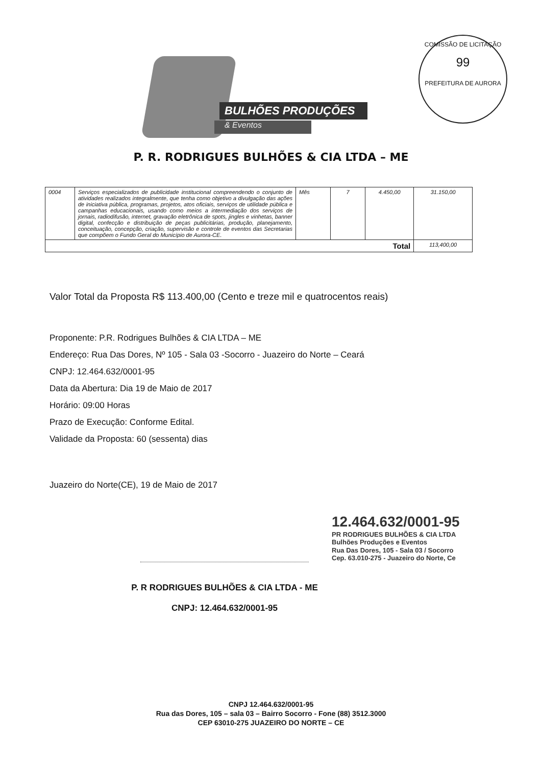COMISSÃO DE LICITAÇÃO
99
PREFEITURA DE AURORA
BULHÕES PRODUÇÕES
& Eventos
P. R. RODRIGUES BULHÕES & CIA LTDA – ME
| 0004 | Serviços especializados de publicidade institucional compreendendo o conjunto de atividades realizados integralmente, que tenha como objetivo a divulgação das ações de iniciativa pública, programas, projetos, atos oficiais, serviços de utilidade pública e campanhas educacionais, usando como meios a intermediação dos serviços de jornais, radiodifusão, internet, gravação eletrônica de spots, jingles e vinhetas, banner digital, confecção e distribuição de peças publicitárias, produção, planejamento, conceituação, concepção, criação, supervisão e controle de eventos das Secretarias que compõem o Fundo Geral do Município de Aurora-CE. | Mês | 7 | 4.450,00 | 31.150,00 |
| Total | | | | | 113,400,00 |
Valor Total da Proposta R$ 113.400,00 (Cento e treze mil e quatrocentos reais)
Proponente: P.R. Rodrigues Bulhões & CIA LTDA – ME
Endereço: Rua Das Dores, Nº 105 - Sala 03 -Socorro - Juazeiro do Norte – Ceará
CNPJ: 12.464.632/0001-95
Data da Abertura: Dia 19 de Maio de 2017
Horário: 09:00 Horas
Prazo de Execução: Conforme Edital.
Validade da Proposta: 60 (sessenta) dias
Juazeiro do Norte(CE), 19 de Maio de 2017
12.464.632/0001-95
PR RODRIGUES BULHÕES & CIA LTDA
Bulhões Produções e Eventos
Rua Das Dores, 105 - Sala 03 / Socorro
Cep. 63.010-275 - Juazeiro do Norte, Ce
P. R RODRIGUES BULHÕES & CIA LTDA - ME
CNPJ: 12.464.632/0001-95
CNPJ 12.464.632/0001-95
Rua das Dores, 105 – sala 03 – Bairro Socorro - Fone (88) 3512.3000
CEP 63010-275 JUAZEIRO DO NORTE – CE